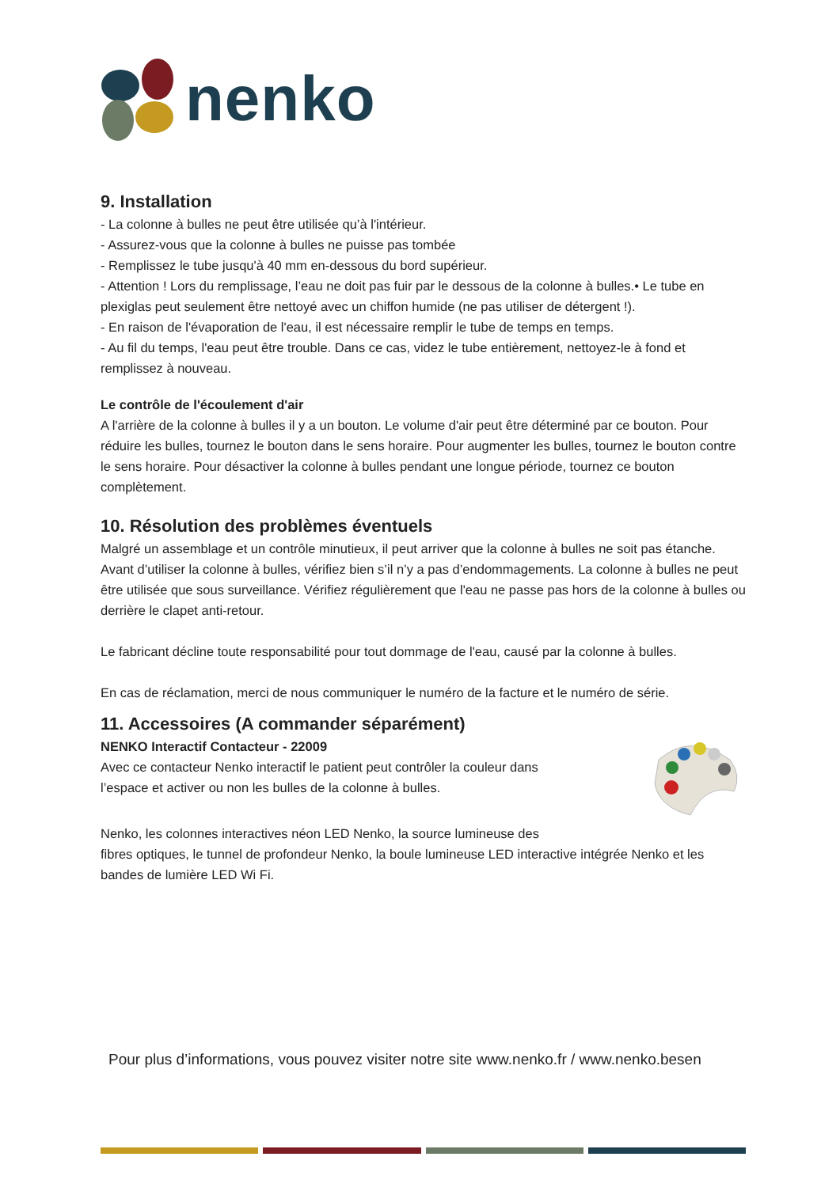nenko
9. Installation
- La colonne à bulles ne peut être utilisée qu’à l'intérieur.
- Assurez-vous que la colonne à bulles ne puisse pas tombée
- Remplissez le tube jusqu'à 40 mm en-dessous du bord supérieur.
- Attention ! Lors du remplissage, l’eau ne doit pas fuir par le dessous de la colonne à bulles.• Le tube en plexiglas peut seulement être nettoyé avec un chiffon humide (ne pas utiliser de détergent !).
- En raison de l'évaporation de l'eau, il est nécessaire remplir le tube de temps en temps.
- Au fil du temps, l'eau peut être trouble. Dans ce cas, videz le tube entièrement, nettoyez-le à fond et remplissez à nouveau.
Le contrôle de l'écoulement d'air
A l'arrière de la colonne à bulles il y a un bouton. Le volume d'air peut être déterminé par ce bouton. Pour réduire les bulles, tournez le bouton dans le sens horaire. Pour augmenter les bulles, tournez le bouton contre le sens horaire. Pour désactiver la colonne à bulles pendant une longue période, tournez ce bouton complètement.
10. Résolution des problèmes éventuels
Malgré un assemblage et un contrôle minutieux, il peut arriver que la colonne à bulles ne soit pas étanche. Avant d’utiliser la colonne à bulles, vérifiez bien s’il n’y a pas d’endommagements. La colonne à bulles ne peut être utilisée que sous surveillance. Vérifiez régulièrement que l'eau ne passe pas hors de la colonne à bulles ou derrière le clapet anti-retour.
Le fabricant décline toute responsabilité pour tout dommage de l'eau, causé par la colonne à bulles.
En cas de réclamation, merci de nous communiquer le numéro de la facture et le numéro de série.
11. Accessoires (A commander séparément)
NENKO Interactif Contacteur - 22009
Avec ce contacteur Nenko interactif le patient peut contrôler la couleur dans l’espace et activer ou non les bulles de la colonne à bulles.
Nenko, les colonnes interactives néon LED Nenko, la source lumineuse des
fibres optiques, le tunnel de profondeur Nenko, la boule lumineuse LED interactive intégrée Nenko et les bandes de lumière LED Wi Fi.
Pour plus d’informations, vous pouvez visiter notre site www.nenko.fr / www.nenko.besen